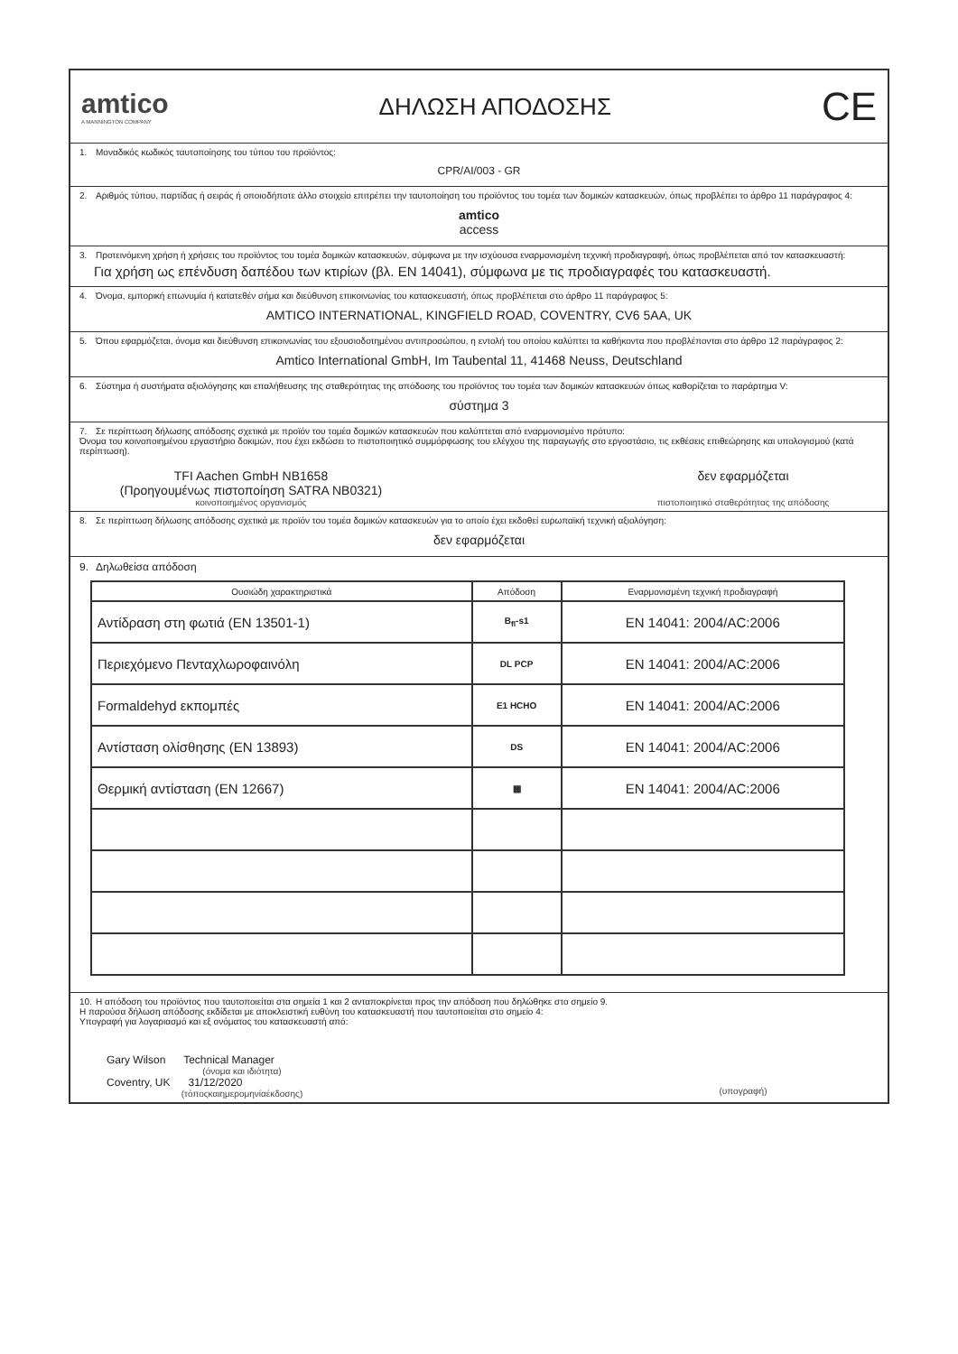amtico
A MANNINGTON COMPANY
ΔΗΛΩΣΗ ΑΠΟΔΟΣΗΣ
CE
1. Μοναδικός κωδικός ταυτοποίησης του τύπου του προϊόντος:
CPR/AI/003 - GR
2. Αριθμός τύπου, παρτίδας ή σειράς ή οποιοδήποτε άλλο στοιχείο επιτρέπει την ταυτοποίηση του προϊόντος του τομέα των δομικών κατασκευών, όπως προβλέπει το άρθρο 11 παράγραφος 4:
amtico
access
3. Προτεινόμενη χρήση ή χρήσεις του προϊόντος του τομέα δομικών κατασκευών, σύμφωνα με την ισχύουσα εναρμονισμένη τεχνική προδιαγραφή, όπως προβλέπεται από τον κατασκευαστή:
Για χρήση ως επένδυση δαπέδου των κτιρίων (βλ. EN 14041), σύμφωνα με τις προδιαγραφές του κατασκευαστή.
4. Όνομα, εμπορική επωνυμία ή κατατεθέν σήμα και διεύθυνση επικοινωνίας του κατασκευαστή, όπως προβλέπεται στο άρθρο 11 παράγραφος 5:
AMTICO INTERNATIONAL, KINGFIELD ROAD, COVENTRY, CV6 5AA, UK
5. Όπου εφαρμόζεται, όνομα και διεύθυνση επικοινωνίας του εξουσιοδοτημένου αντιπροσώπου, η εντολή του οποίου καλύπτει τα καθήκοντα που προβλέπονται στο άρθρο 12 παράγραφος 2:
Amtico International GmbH, Im Taubental 11, 41468 Neuss, Deutschland
6. Σύστημα ή συστήματα αξιολόγησης και επαλήθευσης της σταθερότητας της απόδοσης του προϊόντος του τομέα των δομικών κατασκευών όπως καθορίζεται το παράρτημα V:
σύστημα 3
7. Σε περίπτωση δήλωσης απόδοσης σχετικά με προϊόν του τομέα δομικών κατασκευών που καλύπτεται από εναρμονισμένο πρότυπο:
Όνομα του κοινοποιημένου εργαστήριο δοκιμών, που έχει εκδώσει το πιστοποιητικό συμμόρφωσης του ελέγχου της παραγωγής στο εργοστάσιο, τις εκθέσεις επιθεώρησης και υπολογισμού (κατά περίπτωση).
TFI Aachen GmbH NB1658
(Προηγουμένως πιστοποίηση SATRA NB0321)
κοινοποιημένος οργανισμός
δεν εφαρμόζεται
πιστοποιητικό σταθερότητας της απόδοσης
8. Σε περίπτωση δήλωσης απόδοσης σχετικά με προϊόν του τομέα δομικών κατασκευών για το οποίο έχει εκδοθεί ευρωπαϊκή τεχνική αξιολόγηση:
δεν εφαρμόζεται
9. Δηλωθείσα απόδοση
| Ουσιώδη χαρακτηριστικά | Απόδοση | Εναρμονισμένη τεχνική προδιαγραφή |
| --- | --- | --- |
| Αντίδραση στη φωτιά (EN 13501-1) | B<sub>fl</sub>-s1 | EN 14041: 2004/AC:2006 |
| Περιεχόμενο Πενταχλωροφαινόλη | DL PCP | EN 14041: 2004/AC:2006 |
| Formaldehyd εκπομπές | E1 HCHO | EN 14041: 2004/AC:2006 |
| Αντίσταση ολίσθησης (EN 13893) | DS | EN 14041: 2004/AC:2006 |
| Θερμική αντίσταση (EN 12667) | ▦ | EN 14041: 2004/AC:2006 |
10. Η απόδοση του προϊόντος που ταυτοποιείται στα σημεία 1 και 2 ανταποκρίνεται προς την απόδοση που δηλώθηκε στο σημείο 9.
Η παρούσα δήλωση απόδοσης εκδίδεται με αποκλειστική ευθύνη του κατασκευαστή που ταυτοποιείται στο σημείο 4:
Υπογραφή για λογαριασμό και εξ ονόματος του κατασκευαστή από:
Gary Wilson Technical Manager
(όνομα και ιδιότητα)
Coventry, UK 31/12/2020
(τόποςκαιημερομηνίαέκδοσης)
(υπογραφή)